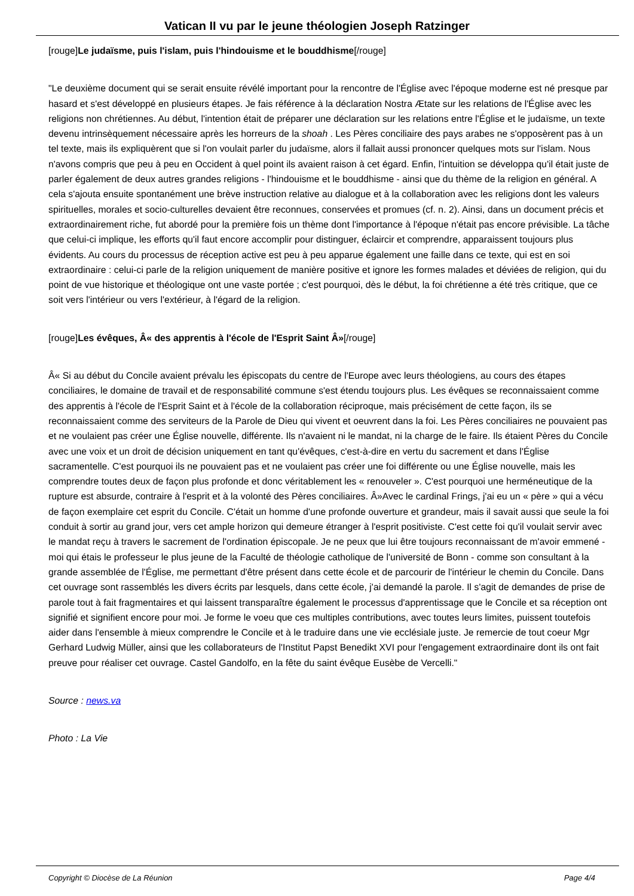Vatican II vu par le jeune théologien Joseph Ratzinger
[rouge]Le judaïsme, puis l'islam, puis l'hindouisme et le bouddhisme[/rouge]
"Le deuxième document qui se serait ensuite révélé important pour la rencontre de l'Église avec l'époque moderne est né presque par hasard et s'est développé en plusieurs étapes. Je fais référence à la déclaration Nostra Ætate sur les relations de l'Église avec les religions non chrétiennes. Au début, l'intention était de préparer une déclaration sur les relations entre l'Église et le judaïsme, un texte devenu intrinsèquement nécessaire après les horreurs de la shoah . Les Pères conciliaire des pays arabes ne s'opposèrent pas à un tel texte, mais ils expliquèrent que si l'on voulait parler du judaïsme, alors il fallait aussi prononcer quelques mots sur l'islam. Nous n'avons compris que peu à peu en Occident à quel point ils avaient raison à cet égard. Enfin, l'intuition se développa qu'il était juste de parler également de deux autres grandes religions - l'hindouisme et le bouddhisme - ainsi que du thème de la religion en général. A cela s'ajouta ensuite spontanément une brève instruction relative au dialogue et à la collaboration avec les religions dont les valeurs spirituelles, morales et socio-culturelles devaient être reconnues, conservées et promues (cf. n. 2). Ainsi, dans un document précis et extraordinairement riche, fut abordé pour la première fois un thème dont l'importance à l'époque n'était pas encore prévisible. La tâche que celui-ci implique, les efforts qu'il faut encore accomplir pour distinguer, éclaircir et comprendre, apparaissent toujours plus évidents. Au cours du processus de réception active est peu à peu apparue également une faille dans ce texte, qui est en soi extraordinaire : celui-ci parle de la religion uniquement de manière positive et ignore les formes malades et déviées de religion, qui du point de vue historique et théologique ont une vaste portée ; c'est pourquoi, dès le début, la foi chrétienne a été très critique, que ce soit vers l'intérieur ou vers l'extérieur, à l'égard de la religion.
[rouge]Les évêques, Â« des apprentis à l'école de l'Esprit Saint Â»[/rouge]
Â« Si au début du Concile avaient prévalu les épiscopats du centre de l'Europe avec leurs théologiens, au cours des étapes conciliaires, le domaine de travail et de responsabilité commune s'est étendu toujours plus. Les évêques se reconnaissaient comme des apprentis à l'école de l'Esprit Saint et à l'école de la collaboration réciproque, mais précisément de cette façon, ils se reconnaissaient comme des serviteurs de la Parole de Dieu qui vivent et oeuvrent dans la foi. Les Pères conciliaires ne pouvaient pas et ne voulaient pas créer une Église nouvelle, différente. Ils n'avaient ni le mandat, ni la charge de le faire. Ils étaient Pères du Concile avec une voix et un droit de décision uniquement en tant qu'évêques, c'est-à-dire en vertu du sacrement et dans l'Église sacramentelle. C'est pourquoi ils ne pouvaient pas et ne voulaient pas créer une foi différente ou une Église nouvelle, mais les comprendre toutes deux de façon plus profonde et donc véritablement les « renouveler ». C'est pourquoi une herméneutique de la rupture est absurde, contraire à l'esprit et à la volonté des Pères conciliaires. Â»Avec le cardinal Frings, j'ai eu un « père » qui a vécu de façon exemplaire cet esprit du Concile. C'était un homme d'une profonde ouverture et grandeur, mais il savait aussi que seule la foi conduit à sortir au grand jour, vers cet ample horizon qui demeure étranger à l'esprit positiviste. C'est cette foi qu'il voulait servir avec le mandat reçu à travers le sacrement de l'ordination épiscopale. Je ne peux que lui être toujours reconnaissant de m'avoir emmené - moi qui étais le professeur le plus jeune de la Faculté de théologie catholique de l'université de Bonn - comme son consultant à la grande assemblée de l'Église, me permettant d'être présent dans cette école et de parcourir de l'intérieur le chemin du Concile. Dans cet ouvrage sont rassemblés les divers écrits par lesquels, dans cette école, j'ai demandé la parole. Il s'agit de demandes de prise de parole tout à fait fragmentaires et qui laissent transparaître également le processus d'apprentissage que le Concile et sa réception ont signifié et signifient encore pour moi. Je forme le voeu que ces multiples contributions, avec toutes leurs limites, puissent toutefois aider dans l'ensemble à mieux comprendre le Concile et à le traduire dans une vie ecclésiale juste. Je remercie de tout coeur Mgr Gerhard Ludwig Müller, ainsi que les collaborateurs de l'Institut Papst Benedikt XVI pour l'engagement extraordinaire dont ils ont fait preuve pour réaliser cet ouvrage. Castel Gandolfo, en la fête du saint évêque Eusèbe de Vercelli."
Source : news.va
Photo : La Vie
Copyright © Diocèse de La Réunion Page 4/4